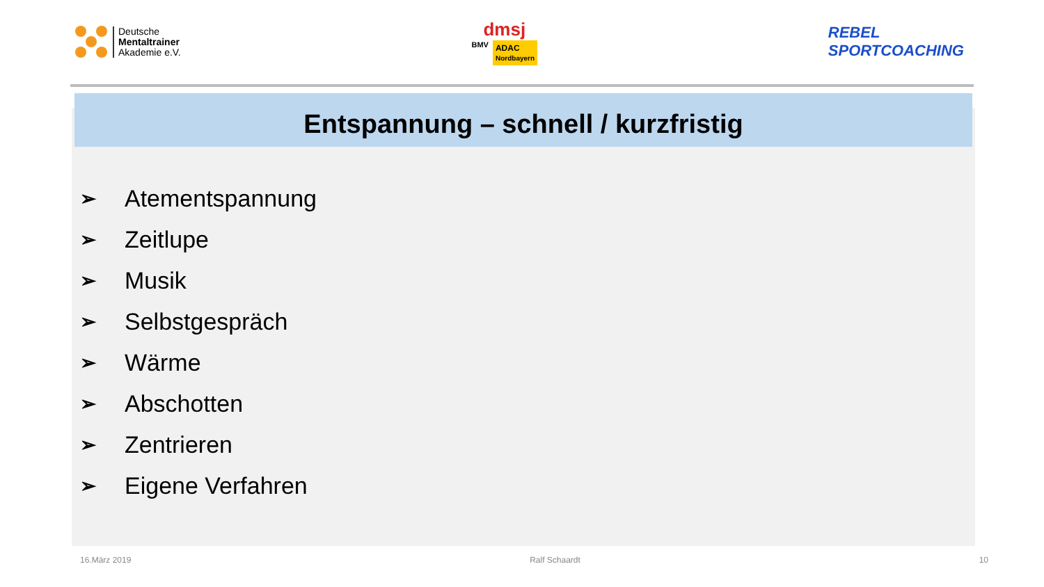Deutsche
Mentaltrainer
Akademie e.V.
dmsj
BMV ADAC
Nordbayern
REBEL
SPORTCOACHING
Entspannung – schnell / kurzfristig
➢ Atementspannung
➢ Zeitlupe
➢ Musik
➢ Selbstgespräch
➢ Wärme
➢ Abschotten
➢ Zentrieren
➢ Eigene Verfahren
16.März 2019 Ralf Schaardt 10